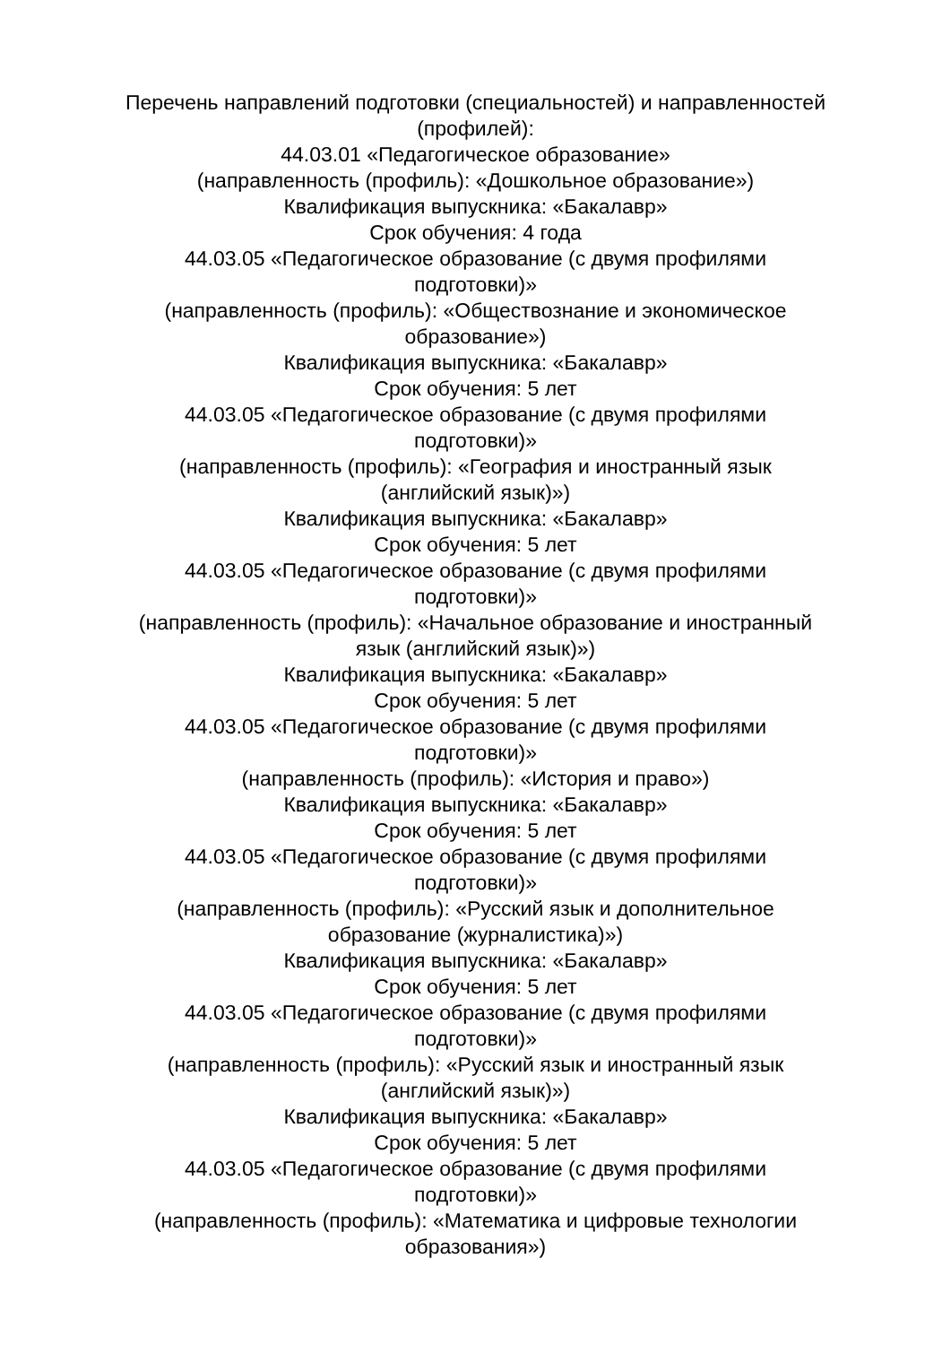Перечень направлений подготовки (специальностей) и направленностей (профилей):
44.03.01 «Педагогическое образование»
(направленность (профиль): «Дошкольное образование»)
Квалификация выпускника: «Бакалавр»
Срок обучения: 4 года
44.03.05 «Педагогическое образование (с двумя профилями
подготовки)»
(направленность (профиль): «Обществознание и экономическое
образование»)
Квалификация выпускника: «Бакалавр»
Срок обучения: 5 лет
44.03.05 «Педагогическое образование (с двумя профилями
подготовки)»
(направленность (профиль): «География и иностранный язык
(английский язык)»)
Квалификация выпускника: «Бакалавр»
Срок обучения: 5 лет
44.03.05 «Педагогическое образование (с двумя профилями
подготовки)»
(направленность (профиль): «Начальное образование и иностранный
язык (английский язык)»)
Квалификация выпускника: «Бакалавр»
Срок обучения: 5 лет
44.03.05 «Педагогическое образование (с двумя профилями
подготовки)»
(направленность (профиль): «История и право»)
Квалификация выпускника: «Бакалавр»
Срок обучения: 5 лет
44.03.05 «Педагогическое образование (с двумя профилями
подготовки)»
(направленность (профиль): «Русский язык и дополнительное
образование (журналистика)»)
Квалификация выпускника: «Бакалавр»
Срок обучения: 5 лет
44.03.05 «Педагогическое образование (с двумя профилями
подготовки)»
(направленность (профиль): «Русский язык и иностранный язык
(английский язык)»)
Квалификация выпускника: «Бакалавр»
Срок обучения: 5 лет
44.03.05 «Педагогическое образование (с двумя профилями
подготовки)»
(направленность (профиль): «Математика и цифровые технологии
образования»)